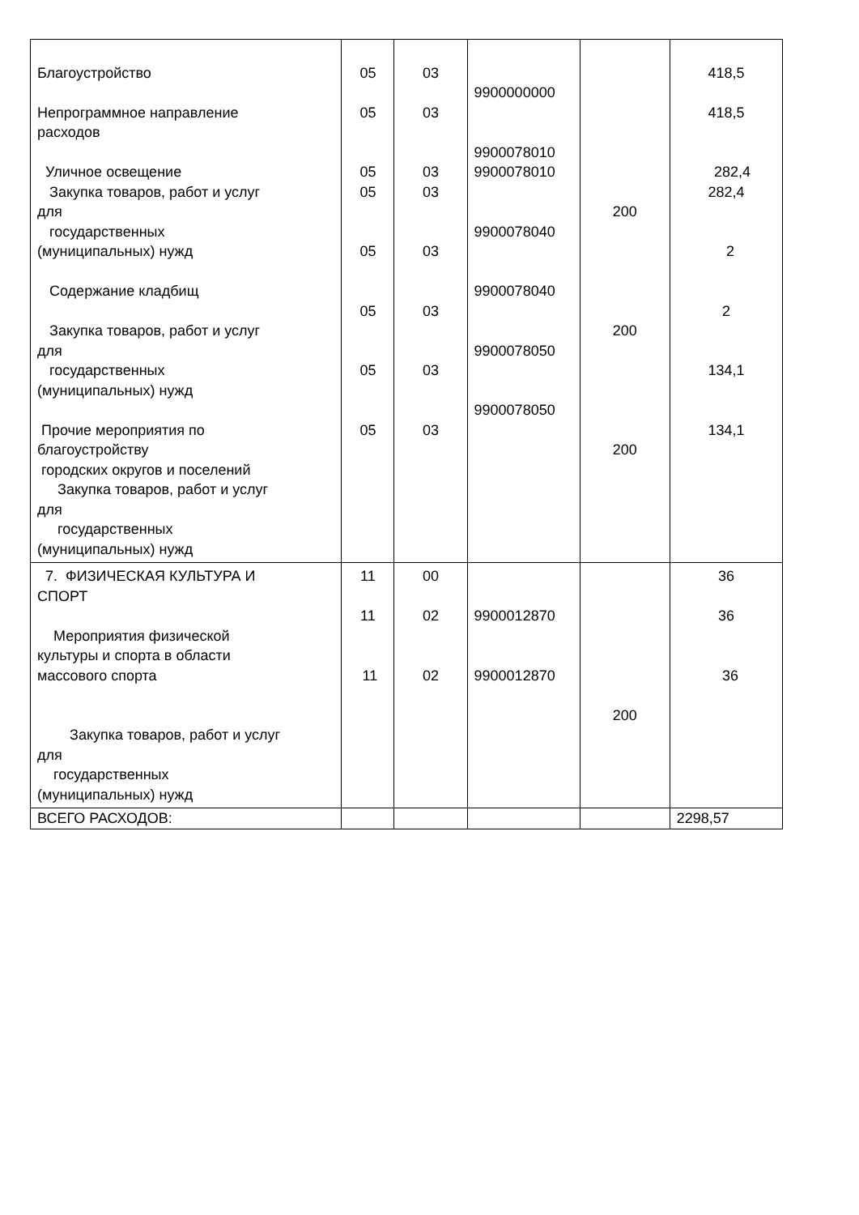| Благоустройство Непрограммное направление расходов Уличное освещение Закупка товаров, работ и услуг для государственных (муниципальных) нужд Содержание кладбищ Закупка товаров, работ и услуг для государственных (муниципальных) нужд Прочие мероприятия по благоустройству городских округов и поселений Закупка товаров, работ и услуг для государственных (муниципальных) нужд | 05 05 05 05 05 05 05 05 | 03 03 03 03 03 03 03 03 | 9900000000 9900078010 9900078010 9900078040 9900078040 9900078050 9900078050 | 200 200 200 | 418,5 418,5 282,4 282,4 2 2 134,1 134,1 |
| 7. ФИЗИЧЕСКАЯ КУЛЬТУРА И СПОРТ Мероприятия физической культуры и спорта в области массового спорта Закупка товаров, работ и услуг для государственных (муниципальных) нужд | 11 11 11 | 00 02 02 | 9900012870 9900012870 | 200 | 36 36 36 |
| ВСЕГО РАСХОДОВ: | | | | | 2298,57 |